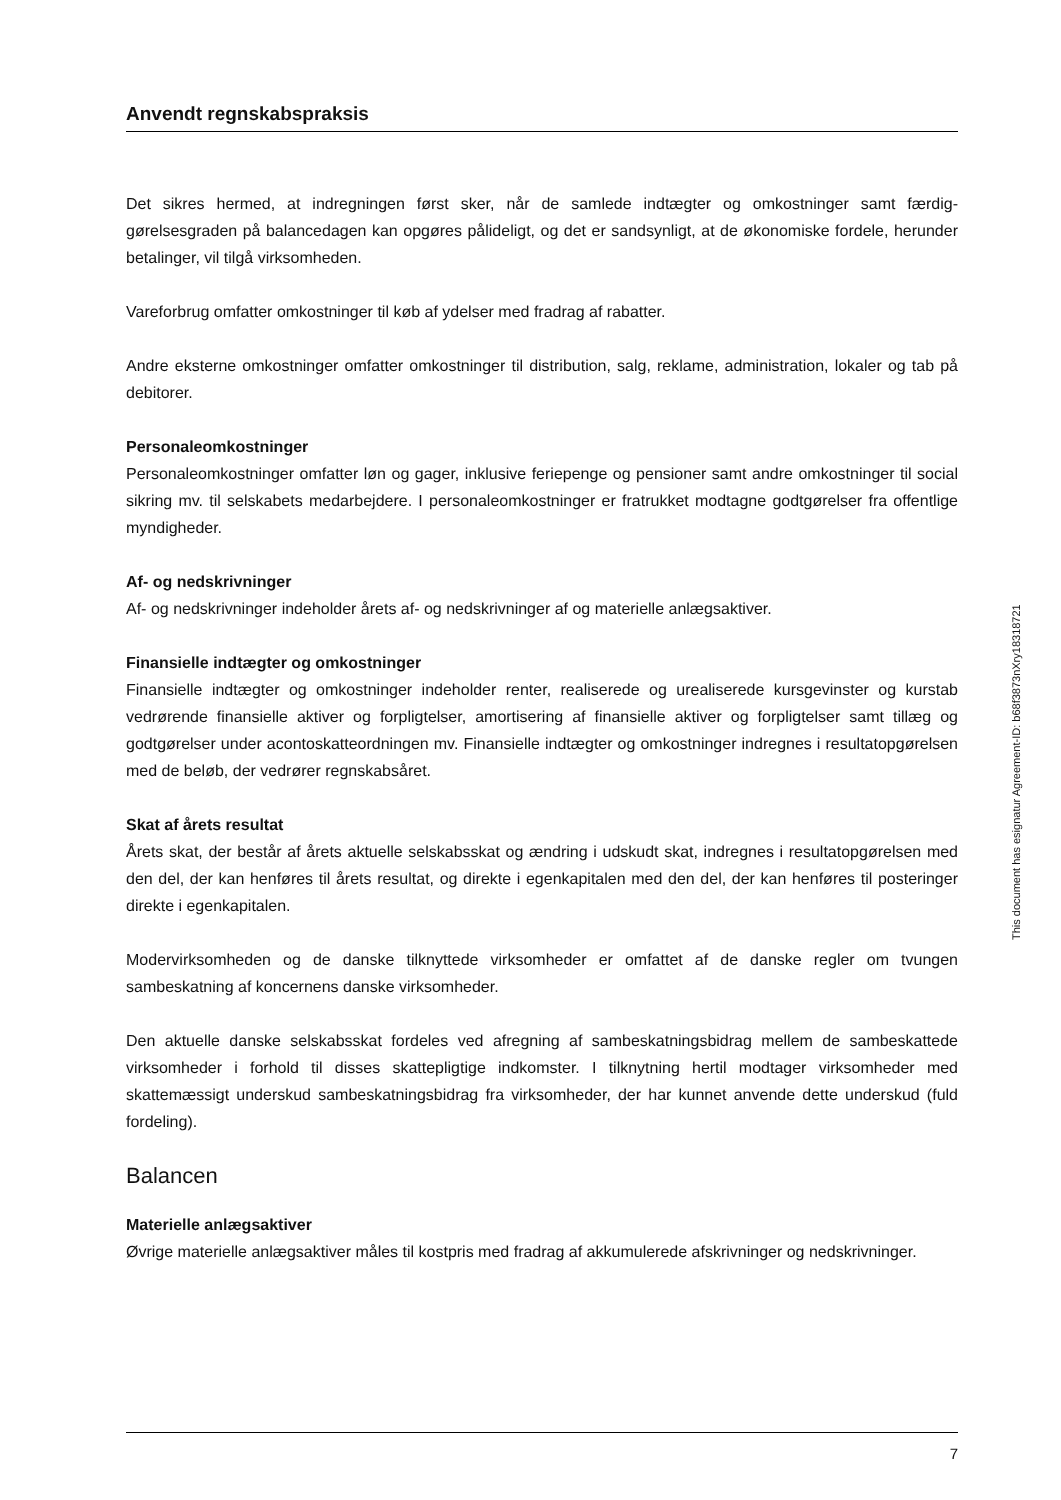Anvendt regnskabspraksis
Det sikres hermed, at indregningen først sker, når de samlede indtægter og omkostninger samt færdig­gørelsesgraden på balancedagen kan opgøres pålideligt, og det er sandsynligt, at de økonomiske forde­le, herunder betalinger, vil tilgå virksomheden.
Vareforbrug omfatter omkostninger til køb af ydelser med fradrag af rabatter.
Andre eksterne omkostninger omfatter omkostninger til distribution, salg, reklame, administration, lo­kaler og tab på debitorer.
Personaleomkostninger
Personaleomkostninger omfatter løn og gager, inklusive feriepenge og pensioner samt andre omkost­ninger til social sikring mv. til selskabets medarbejdere. I personaleomkostninger er fratrukket modtag­ne godtgørelser fra offentlige myndigheder.
Af- og nedskrivninger
Af- og nedskrivninger indeholder årets af- og nedskrivninger af og materielle anlægsaktiver.
Finansielle indtægter og omkostninger
Finansielle indtægter og omkostninger indeholder renter, realiserede og urealiserede kursgevinster og kurstab vedrørende finansielle aktiver og forpligtelser, amortisering af finansielle aktiver og forpligtelser samt tillæg og godtgørelser under acontoskatteordningen mv. Finansielle indtægter og omkostninger indregnes i resultatopgørelsen med de beløb, der vedrører regnskabsåret.
Skat af årets resultat
Årets skat, der består af årets aktuelle selskabsskat og ændring i udskudt skat, indregnes i resultatopgø­relsen med den del, der kan henføres til årets resultat, og direkte i egenkapitalen med den del, der kan henføres til posteringer direkte i egenkapitalen.
Modervirksomheden og de danske tilknyttede virksomheder er omfattet af de danske regler om tvun­gen sambeskatning af koncernens danske virksomheder.
Den aktuelle danske selskabsskat fordeles ved afregning af sambeskatningsbidrag mellem de sambe­skattede virksomheder i forhold til disses skattepligtige indkomster. I tilknytning hertil modtager virk­somheder med skattemæssigt underskud sambeskatningsbidrag fra virksomheder, der har kunnet an­vende dette underskud (fuld fordeling).
Balancen
Materielle anlægsaktiver
Øvrige materielle anlægsaktiver måles til kostpris med fradrag af akkumulerede afskrivninger og ned­skrivninger.
This document has esignatur Agreement-ID: b68f3873nXry18318721
7